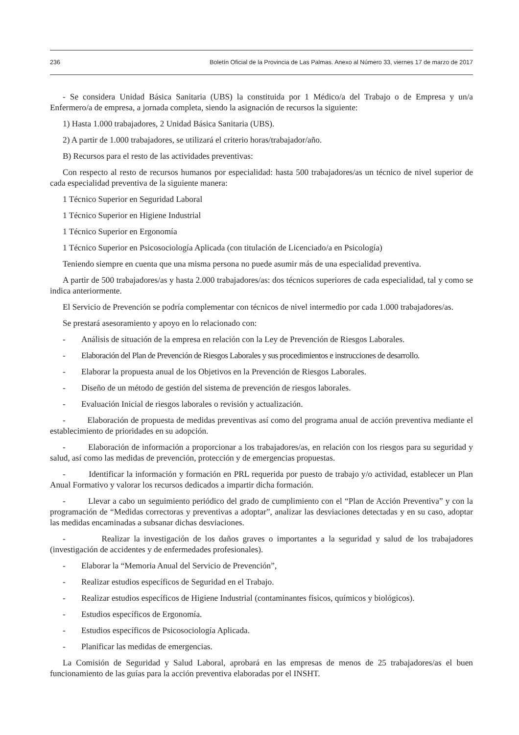236 Boletín Oficial de la Provincia de Las Palmas. Anexo al Número 33, viernes 17 de marzo de 2017
- Se considera Unidad Básica Sanitaria (UBS) la constituida por 1 Médico/a del Trabajo o de Empresa y un/a Enfermero/a de empresa, a jornada completa, siendo la asignación de recursos la siguiente:
1) Hasta 1.000 trabajadores, 2 Unidad Básica Sanitaria (UBS).
2) A partir de 1.000 trabajadores, se utilizará el criterio horas/trabajador/año.
B) Recursos para el resto de las actividades preventivas:
Con respecto al resto de recursos humanos por especialidad: hasta 500 trabajadores/as un técnico de nivel superior de cada especialidad preventiva de la siguiente manera:
1 Técnico Superior en Seguridad Laboral
1 Técnico Superior en Higiene Industrial
1 Técnico Superior en Ergonomía
1 Técnico Superior en Psicosociología Aplicada (con titulación de Licenciado/a en Psicología)
Teniendo siempre en cuenta que una misma persona no puede asumir más de una especialidad preventiva.
A partir de 500 trabajadores/as y hasta 2.000 trabajadores/as: dos técnicos superiores de cada especialidad, tal y como se indica anteriormente.
El Servicio de Prevención se podría complementar con técnicos de nivel intermedio por cada 1.000 trabajadores/as.
Se prestará asesoramiento y apoyo en lo relacionado con:
- Análisis de situación de la empresa en relación con la Ley de Prevención de Riesgos Laborales.
- Elaboración del Plan de Prevención de Riesgos Laborales y sus procedimientos e instrucciones de desarrollo.
- Elaborar la propuesta anual de los Objetivos en la Prevención de Riesgos Laborales.
- Diseño de un método de gestión del sistema de prevención de riesgos laborales.
- Evaluación Inicial de riesgos laborales o revisión y actualización.
- Elaboración de propuesta de medidas preventivas así como del programa anual de acción preventiva mediante el establecimiento de prioridades en su adopción.
- Elaboración de información a proporcionar a los trabajadores/as, en relación con los riesgos para su seguridad y salud, así como las medidas de prevención, protección y de emergencias propuestas.
- Identificar la información y formación en PRL requerida por puesto de trabajo y/o actividad, establecer un Plan Anual Formativo y valorar los recursos dedicados a impartir dicha formación.
- Llevar a cabo un seguimiento periódico del grado de cumplimiento con el “Plan de Acción Preventiva” y con la programación de “Medidas correctoras y preventivas a adoptar”, analizar las desviaciones detectadas y en su caso, adoptar las medidas encaminadas a subsanar dichas desviaciones.
- Realizar la investigación de los daños graves o importantes a la seguridad y salud de los trabajadores (investigación de accidentes y de enfermedades profesionales).
- Elaborar la “Memoria Anual del Servicio de Prevención”,
- Realizar estudios específicos de Seguridad en el Trabajo.
- Realizar estudios específicos de Higiene Industrial (contaminantes físicos, químicos y biológicos).
- Estudios específicos de Ergonomía.
- Estudios específicos de Psicosociología Aplicada.
- Planificar las medidas de emergencias.
La Comisión de Seguridad y Salud Laboral, aprobará en las empresas de menos de 25 trabajadores/as el buen funcionamiento de las guías para la acción preventiva elaboradas por el INSHT.